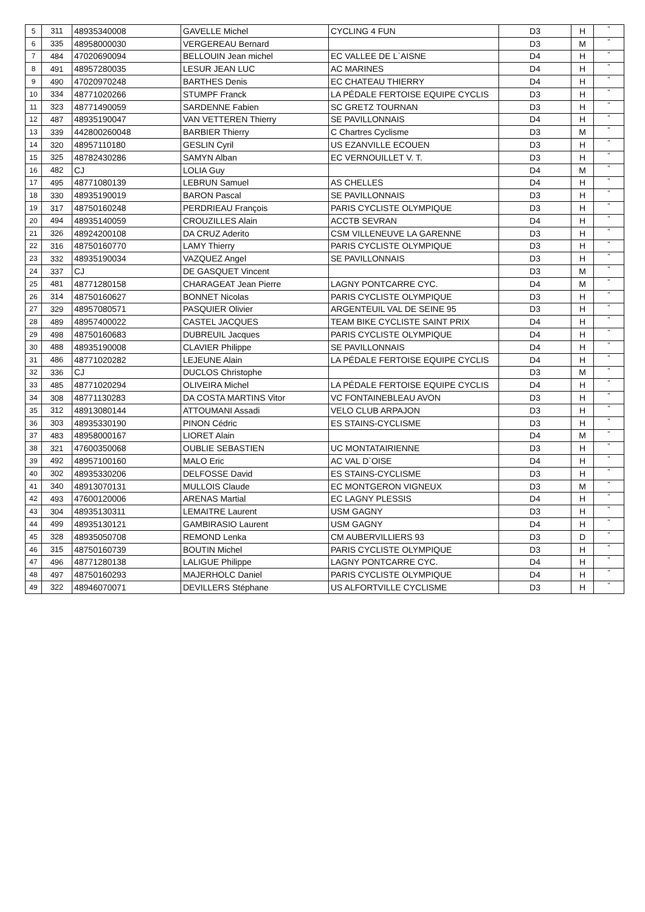| 5 | 311 | 48935340008 | GAVELLE Michel | CYCLING 4 FUN | D3 | H | " |
| 6 | 335 | 48958000030 | VERGEREAU Bernard | | D3 | M | " |
| 7 | 484 | 47020690094 | BELLOUIN Jean michel | EC VALLEE DE L`AISNE | D4 | H | " |
| 8 | 491 | 48957280035 | LESUR JEAN LUC | AC MARINES | D4 | H | " |
| 9 | 490 | 47020970248 | BARTHES Denis | EC CHATEAU THIERRY | D4 | H | " |
| 10 | 334 | 48771020266 | STUMPF Franck | LA PÉDALE FERTOISE EQUIPE CYCLIS | D3 | H | " |
| 11 | 323 | 48771490059 | SARDENNE Fabien | SC GRETZ TOURNAN | D3 | H | " |
| 12 | 487 | 48935190047 | VAN VETTEREN Thierry | SE PAVILLONNAIS | D4 | H | " |
| 13 | 339 | 442800260048 | BARBIER Thierry | C Chartres Cyclisme | D3 | M | " |
| 14 | 320 | 48957110180 | GESLIN Cyril | US EZANVILLE ECOUEN | D3 | H | " |
| 15 | 325 | 48782430286 | SAMYN Alban | EC VERNOUILLET V. T. | D3 | H | " |
| 16 | 482 | CJ | LOLIA Guy | | D4 | M | " |
| 17 | 495 | 48771080139 | LEBRUN Samuel | AS CHELLES | D4 | H | " |
| 18 | 330 | 48935190019 | BARON Pascal | SE PAVILLONNAIS | D3 | H | " |
| 19 | 317 | 48750160248 | PERDRIEAU François | PARIS CYCLISTE OLYMPIQUE | D3 | H | " |
| 20 | 494 | 48935140059 | CROUZILLES Alain | ACCTB SEVRAN | D4 | H | " |
| 21 | 326 | 48924200108 | DA CRUZ Aderito | CSM VILLENEUVE LA GARENNE | D3 | H | " |
| 22 | 316 | 48750160770 | LAMY Thierry | PARIS CYCLISTE OLYMPIQUE | D3 | H | " |
| 23 | 332 | 48935190034 | VAZQUEZ Angel | SE PAVILLONNAIS | D3 | H | " |
| 24 | 337 | CJ | DE GASQUET Vincent | | D3 | M | " |
| 25 | 481 | 48771280158 | CHARAGEAT Jean Pierre | LAGNY PONTCARRE CYC. | D4 | M | " |
| 26 | 314 | 48750160627 | BONNET Nicolas | PARIS CYCLISTE OLYMPIQUE | D3 | H | " |
| 27 | 329 | 48957080571 | PASQUIER Olivier | ARGENTEUIL VAL DE SEINE 95 | D3 | H | " |
| 28 | 489 | 48957400022 | CASTEL JACQUES | TEAM BIKE CYCLISTE SAINT PRIX | D4 | H | " |
| 29 | 498 | 48750160683 | DUBREUIL Jacques | PARIS CYCLISTE OLYMPIQUE | D4 | H | " |
| 30 | 488 | 48935190008 | CLAVIER Philippe | SE PAVILLONNAIS | D4 | H | " |
| 31 | 486 | 48771020282 | LEJEUNE Alain | LA PÉDALE FERTOISE EQUIPE CYCLIS | D4 | H | " |
| 32 | 336 | CJ | DUCLOS Christophe | | D3 | M | " |
| 33 | 485 | 48771020294 | OLIVEIRA Michel | LA PÉDALE FERTOISE EQUIPE CYCLIS | D4 | H | " |
| 34 | 308 | 48771130283 | DA COSTA MARTINS Vitor | VC FONTAINEBLEAU AVON | D3 | H | " |
| 35 | 312 | 48913080144 | ATTOUMANI Assadi | VELO CLUB ARPAJON | D3 | H | " |
| 36 | 303 | 48935330190 | PINON Cédric | ES STAINS-CYCLISME | D3 | H | " |
| 37 | 483 | 48958000167 | LIORET Alain | | D4 | M | " |
| 38 | 321 | 47600350068 | OUBLIE SEBASTIEN | UC MONTATAIRIENNE | D3 | H | " |
| 39 | 492 | 48957100160 | MALO Eric | AC VAL D`OISE | D4 | H | " |
| 40 | 302 | 48935330206 | DELFOSSE David | ES STAINS-CYCLISME | D3 | H | " |
| 41 | 340 | 48913070131 | MULLOIS Claude | EC MONTGERON VIGNEUX | D3 | M | " |
| 42 | 493 | 47600120006 | ARENAS Martial | EC LAGNY PLESSIS | D4 | H | " |
| 43 | 304 | 48935130311 | LEMAITRE Laurent | USM GAGNY | D3 | H | " |
| 44 | 499 | 48935130121 | GAMBIRASIO Laurent | USM GAGNY | D4 | H | " |
| 45 | 328 | 48935050708 | REMOND Lenka | CM AUBERVILLIERS 93 | D3 | D | " |
| 46 | 315 | 48750160739 | BOUTIN Michel | PARIS CYCLISTE OLYMPIQUE | D3 | H | " |
| 47 | 496 | 48771280138 | LALIGUE Philippe | LAGNY PONTCARRE CYC. | D4 | H | " |
| 48 | 497 | 48750160293 | MAJERHOLC Daniel | PARIS CYCLISTE OLYMPIQUE | D4 | H | " |
| 49 | 322 | 48946070071 | DEVILLERS Stéphane | US ALFORTVILLE CYCLISME | D3 | H | " |